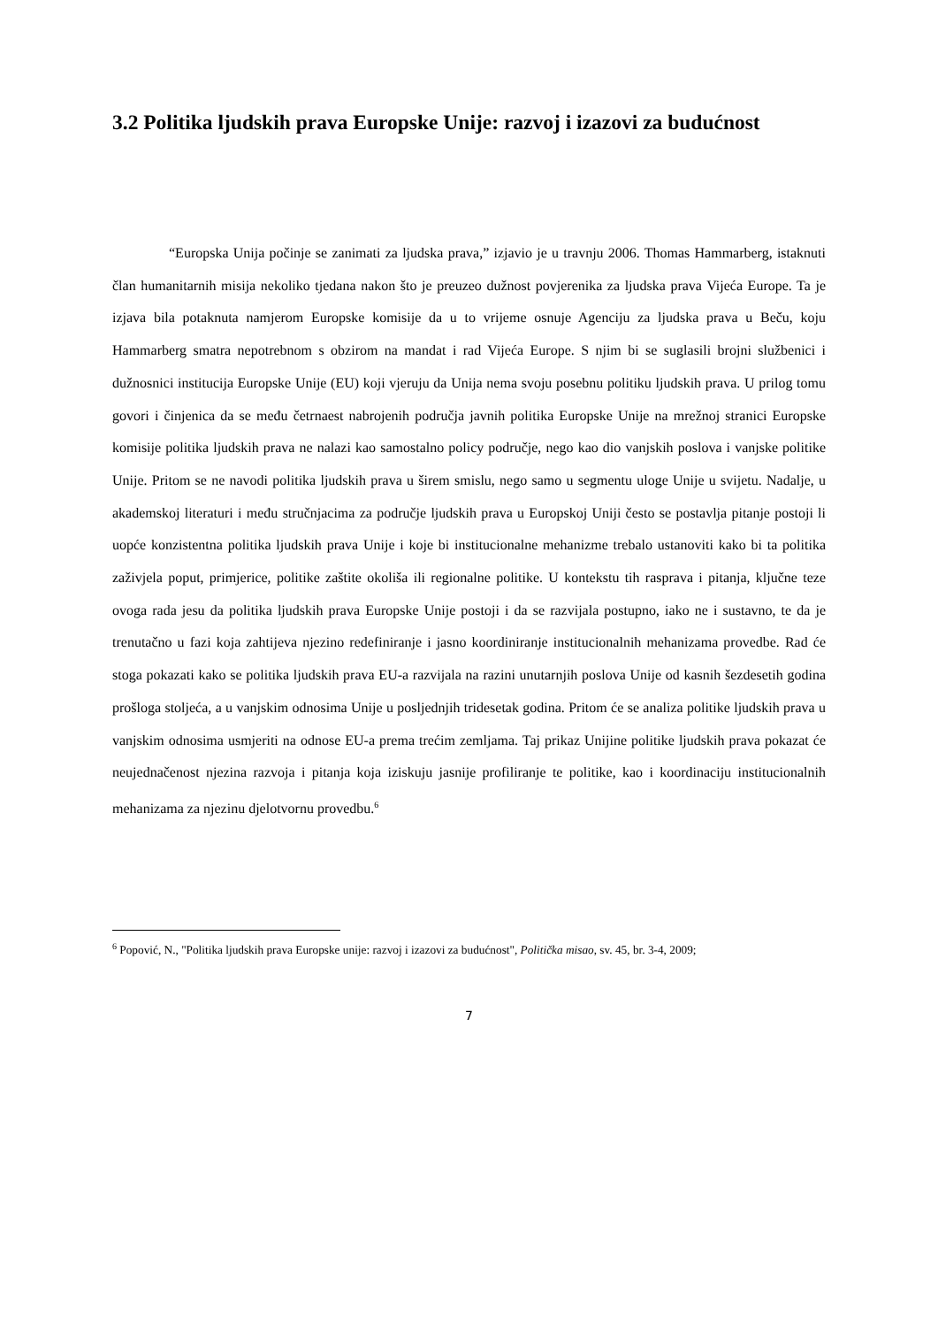3.2 Politika ljudskih prava Europske Unije: razvoj i izazovi za budućnost
“Europska Unija počinje se zanimati za ljudska prava,” izjavio je u travnju 2006. Thomas Hammarberg, istaknuti član humanitarnih misija nekoliko tjedana nakon što je preuzeo dužnost povjerenika za ljudska prava Vijeća Europe. Ta je izjava bila potaknuta namjerom Europske komisije da u to vrijeme osnuje Agenciju za ljudska prava u Beču, koju Hammarberg smatra nepotrebnom s obzirom na mandat i rad Vijeća Europe. S njim bi se suglasili brojni službenici i dužnosnici institucija Europske Unije (EU) koji vjeruju da Unija nema svoju posebnu politiku ljudskih prava. U prilog tomu govori i činjenica da se među četrnaest nabrojenih područja javnih politika Europske Unije na mrežnoj stranici Europske komisije politika ljudskih prava ne nalazi kao samostalno policy područje, nego kao dio vanjskih poslova i vanjske politike Unije. Pritom se ne navodi politika ljudskih prava u širem smislu, nego samo u segmentu uloge Unije u svijetu. Nadalje, u akademskoj literaturi i među stručnjacima za područje ljudskih prava u Europskoj Uniji često se postavlja pitanje postoji li uopće konzistentna politika ljudskih prava Unije i koje bi institucionalne mehanizme trebalo ustanoviti kako bi ta politika zaživjela poput, primjerice, politike zaštite okoliša ili regionalne politike. U kontekstu tih rasprava i pitanja, ključne teze ovoga rada jesu da politika ljudskih prava Europske Unije postoji i da se razvijala postupno, iako ne i sustavno, te da je trenutačno u fazi koja zahtijeva njezino redefiniranje i jasno koordiniranje institucionalnih mehanizama provedbe. Rad će stoga pokazati kako se politika ljudskih prava EU-a razvijala na razini unutarnjih poslova Unije od kasnih šezdesetih godina prošloga stoljeća, a u vanjskim odnosima Unije u posljednjih tridesetak godina. Pritom će se analiza politike ljudskih prava u vanjskim odnosima usmjeriti na odnose EU-a prema trećim zemljama. Taj prikaz Unijine politike ljudskih prava pokazat će neujednačenost njezina razvoja i pitanja koja iziskuju jasnije profiliranje te politike, kao i koordinaciju institucionalnih mehanizama za njezinu djelotvornu provedbu.<sup>6</sup>
<sup>6</sup> Popović, N., "Politika ljudskih prava Europske unije: razvoj i izazovi za budućnost", Politička misao, sv. 45, br. 3-4, 2009;
7